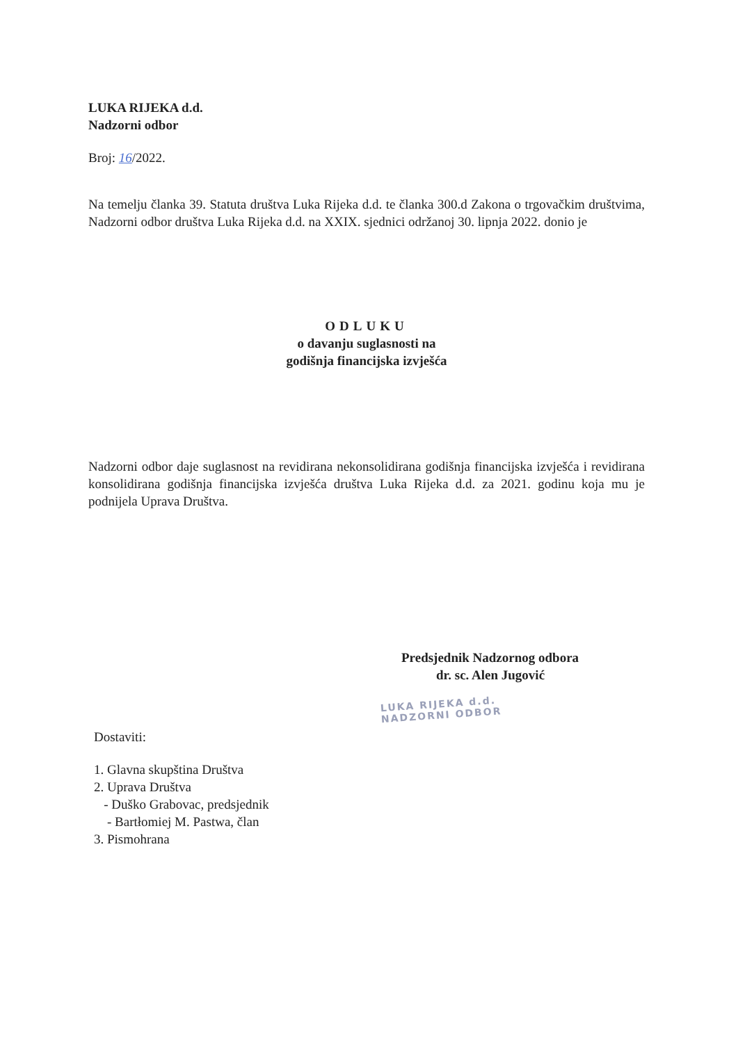LUKA RIJEKA d.d.
Nadzorni odbor
Broj: 16/2022.
Na temelju članka 39. Statuta društva Luka Rijeka d.d. te članka 300.d Zakona o trgovačkim društvima, Nadzorni odbor društva Luka Rijeka d.d. na XXIX. sjednici održanoj 30. lipnja 2022. donio je
ODLUKU
o davanju suglasnosti na
godišnja financijska izvješća
Nadzorni odbor daje suglasnost na revidirana nekonsolidirana godišnja financijska izvješća i revidirana konsolidirana godišnja financijska izvješća društva Luka Rijeka d.d. za 2021. godinu koja mu je podnijela Uprava Društva.
Predsjednik Nadzornog odbora
dr. sc. Alen Jugović
LUKA RIJEKA d.d.
NADZORNI ODBOR
Dostaviti:
1. Glavna skupština Društva
2. Uprava Društva
- Duško Grabovac, predsjednik
- Bartłomiej M. Pastwa, član
3. Pismohrana